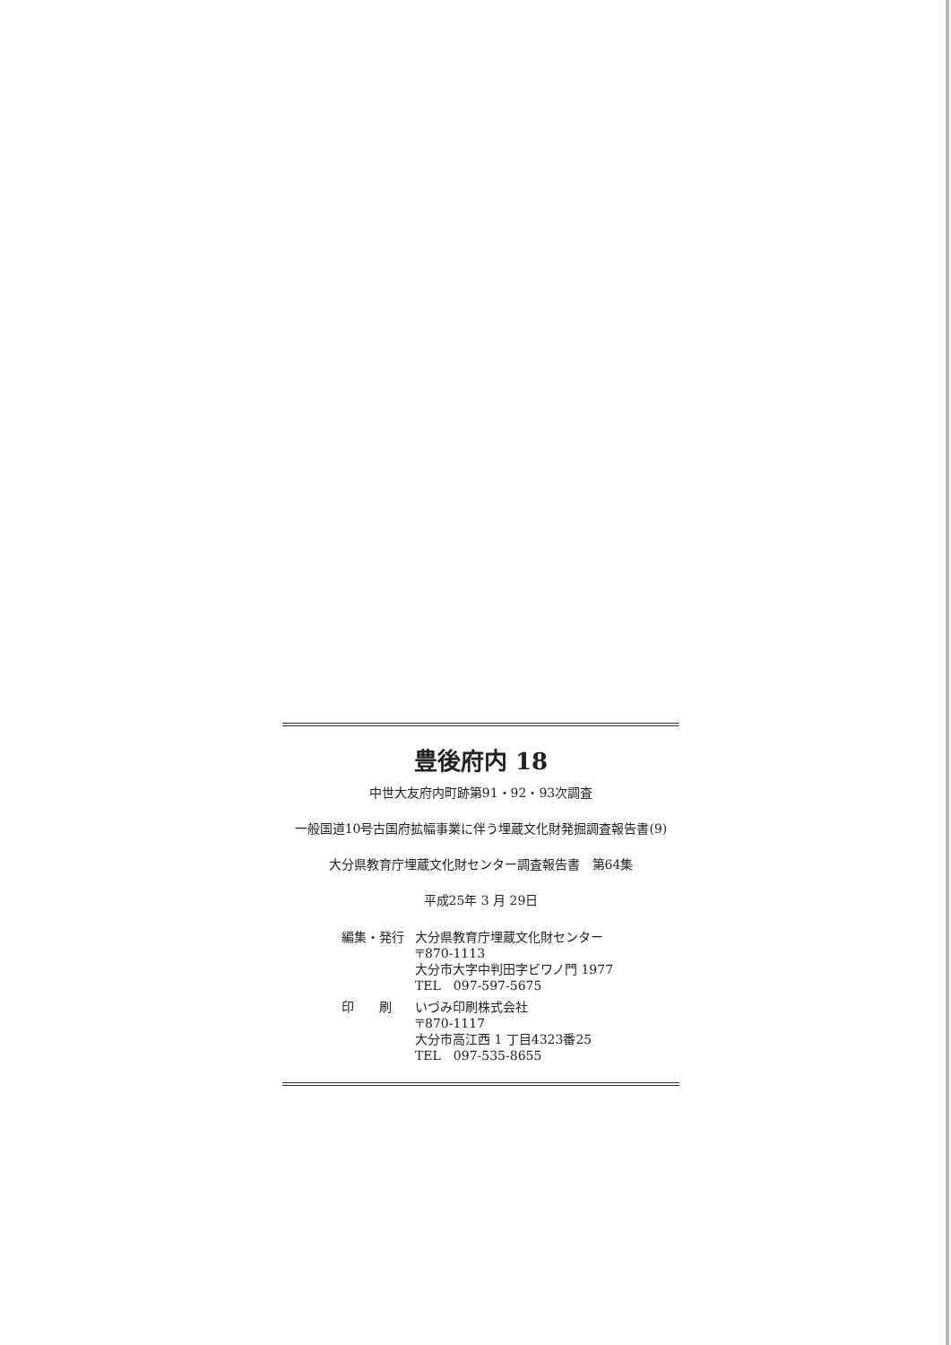豊後府内 18
中世大友府内町跡第91・92・93次調査
一般国道10号古国府拡幅事業に伴う埋蔵文化財発掘調査報告書(9)
大分県教育庁埋蔵文化財センター調査報告書　第64集
平成25年 3 月 29日
| 編集・発行 | 大分県教育庁埋蔵文化財センター 〒870-1113 大分市大字中判田字ビワノ門 1977 TEL 097-597-5675 |
| 印 刷 | いづみ印刷株式会社 〒870-1117 大分市高江西 1 丁目4323番25 TEL 097-535-8655 |